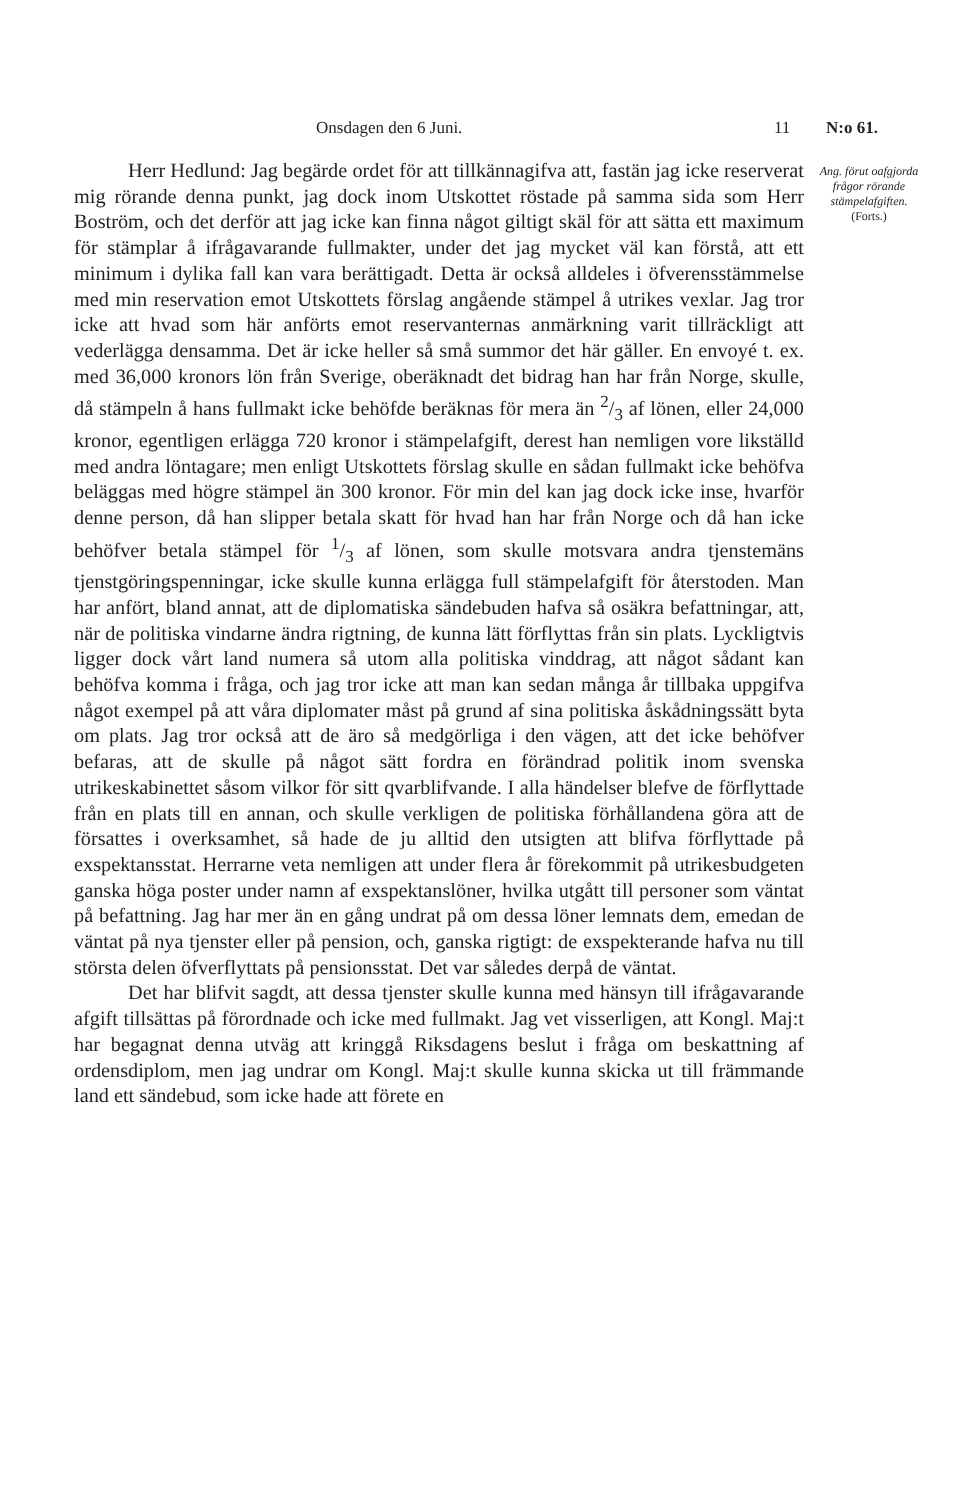Onsdagen den 6 Juni. 11 N:o 61.
Herr Hedlund: Jag begärde ordet för att tillkännagifva att, fastän jag icke reserverat mig rörande denna punkt, jag dock inom Utskottet röstade på samma sida som Herr Boström, och det derför att jag icke kan finna något giltigt skäl för att sätta ett maximum för stämplar å ifrågavarande fullmakter, under det jag mycket väl kan förstå, att ett minimum i dylika fall kan vara berättigadt. Detta är också alldeles i öfverensstämmelse med min reservation emot Utskottets förslag angående stämpel å utrikes vexlar. Jag tror icke att hvad som här anförts emot reservanternas anmärkning varit tillräckligt att vederlägga densamma. Det är icke heller så små summor det här gäller. En envoyé t. ex. med 36,000 kronors lön från Sverige, oberäknadt det bidrag han har från Norge, skulle, då stämpeln å hans fullmakt icke behöfde beräknas för mera än 2/3 af lönen, eller 24,000 kronor, egentligen erlägga 720 kronor i stämpelafgift, derest han nemligen vore likställd med andra löntagare; men enligt Utskottets förslag skulle en sådan fullmakt icke behöfva beläggas med högre stämpel än 300 kronor. För min del kan jag dock icke inse, hvarför denne person, då han slipper betala skatt för hvad han har från Norge och då han icke behöfver betala stämpel för 1/3 af lönen, som skulle motsvara andra tjenstemäns tjenstgöringspenningar, icke skulle kunna erlägga full stämpelafgift för återstoden. Man har anfört, bland annat, att de diplomatiska sändebuden hafva så osäkra befattningar, att, när de politiska vindarne ändra rigtning, de kunna lätt förflyttas från sin plats. Lyckligtvis ligger dock vårt land numera så utom alla politiska vinddrag, att något sådant kan behöfva komma i fråga, och jag tror icke att man kan sedan många år tillbaka uppgifva något exempel på att våra diplomater måst på grund af sina politiska åskådningssätt byta om plats. Jag tror också att de äro så medgörliga i den vägen, att det icke behöfver befaras, att de skulle på något sätt fordra en förändrad politik inom svenska utrikeskabinettet såsom vilkor för sitt qvarblifvande. I alla händelser blefve de förflyttade från en plats till en annan, och skulle verkligen de politiska förhållandena göra att de försattes i overksamhet, så hade de ju alltid den utsigten att blifva förflyttade på exspektansstat. Herrarne veta nemligen att under flera år förekommit på utrikesbudgeten ganska höga poster under namn af exspektanslöner, hvilka utgått till personer som väntat på befattning. Jag har mer än en gång undrat på om dessa löner lemnats dem, emedan de väntat på nya tjenster eller på pension, och, ganska rigtigt: de exspekterande hafva nu till största delen öfverflyttats på pensionsstat. Det var således derpå de väntat.
Det har blifvit sagdt, att dessa tjenster skulle kunna med hänsyn till ifrågavarande afgift tillsättas på förordnade och icke med fullmakt. Jag vet visserligen, att Kongl. Maj:t har begagnat denna utväg att kringgå Riksdagens beslut i fråga om beskattning af ordensdiplom, men jag undrar om Kongl. Maj:t skulle kunna skicka ut till främmande land ett sändebud, som icke hade att förete en
Ang. förut oafgjorda frågor rörande stämpelafgiften.
(Forts.)